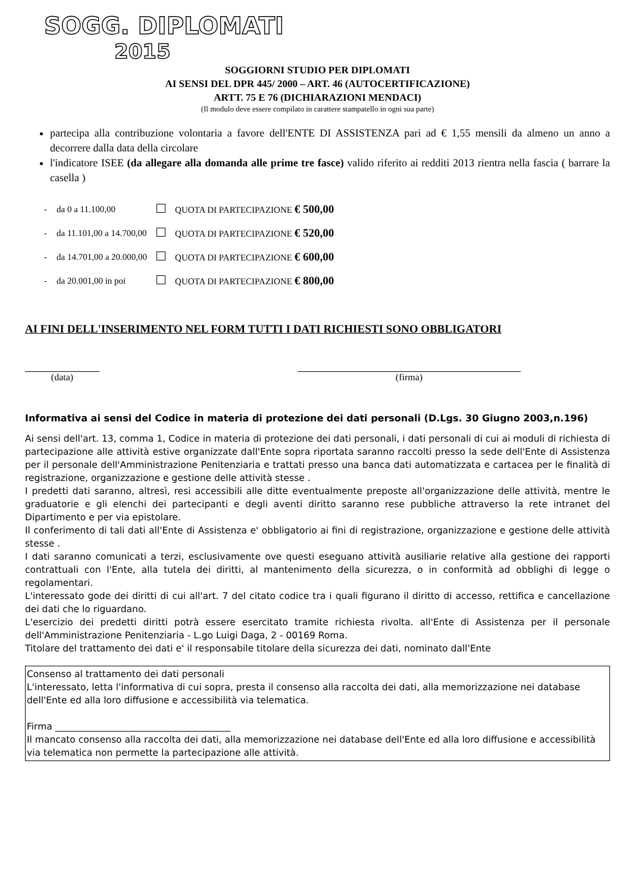SOGG. DIPLOMATI
2015
SOGGIORNI STUDIO PER DIPLOMATI
AI SENSI DEL DPR 445/ 2000 – ART. 46 (AUTOCERTIFICAZIONE)
ARTT. 75 E 76 (DICHIARAZIONI MENDACI)
(Il modulo deve essere compilato in carattere stampatello in ogni sua parte)
partecipa alla contribuzione volontaria a favore dell'ENTE DI ASSISTENZA pari ad € 1,55 mensili da almeno un anno a decorrere dalla data della circolare
l'indicatore ISEE (da allegare alla domanda alle prime tre fasce) valido riferito ai redditi 2013 rientra nella fascia ( barrare la casella )
| - | da 0 a 11.100,00 | | QUOTA DI PARTECIPAZIONE € 500,00 |
| - | da 11.101,00 a 14.700,00 | | QUOTA DI PARTECIPAZIONE € 520,00 |
| - | da 14.701,00 a 20.000,00 | | QUOTA DI PARTECIPAZIONE € 600,00 |
| - | da 20.001,00 in poi | | QUOTA DI PARTECIPAZIONE € 800,00 |
AI FINI DELL'INSERIMENTO NEL FORM TUTTI I DATI RICHIESTI SONO OBBLIGATORI
(data) (firma)
Informativa ai sensi del Codice in materia di protezione dei dati personali (D.Lgs. 30 Giugno 2003,n.196)
Ai sensi dell'art. 13, comma 1, Codice in materia di protezione dei dati personali, i dati personali di cui ai moduli di richiesta di partecipazione alle attività estive organizzate dall'Ente sopra riportata saranno raccolti presso la sede dell'Ente di Assistenza per il personale dell'Amministrazione Penitenziaria e trattati presso una banca dati automatizzata e cartacea per le finalità di registrazione, organizzazione e gestione delle attività stesse .
I predetti dati saranno, altresì, resi accessibili alle ditte eventualmente preposte all'organizzazione delle attività, mentre le graduatorie e gli elenchi dei partecipanti e degli aventi diritto saranno rese pubbliche attraverso la rete intranet del Dipartimento e per via epistolare.
Il conferimento di tali dati all'Ente di Assistenza e' obbligatorio ai fini di registrazione, organizzazione e gestione delle attività stesse .
I dati saranno comunicati a terzi, esclusivamente ove questi eseguano attività ausiliarie relative alla gestione dei rapporti contrattuali con l'Ente, alla tutela dei diritti, al mantenimento della sicurezza, o in conformità ad obblighi di legge o regolamentari.
L'interessato gode dei diritti di cui all'art. 7 del citato codice tra i quali figurano il diritto di accesso, rettifica e cancellazione dei dati che lo riguardano.
L'esercizio dei predetti diritti potrà essere esercitato tramite richiesta rivolta. all'Ente di Assistenza per il personale dell'Amministrazione Penitenziaria - L.go Luigi Daga, 2 - 00169 Roma.
Titolare del trattamento dei dati e' il responsabile titolare della sicurezza dei dati, nominato dall'Ente
Consenso al trattamento dei dati personali
L'interessato, letta l'informativa di cui sopra, presta il consenso alla raccolta dei dati, alla memorizzazione nei database dell'Ente ed alla loro diffusione e accessibilità via telematica.
Firma ______________________________________
Il mancato consenso alla raccolta dei dati, alla memorizzazione nei database dell'Ente ed alla loro diffusione e accessibilità via telematica non permette la partecipazione alle attività.